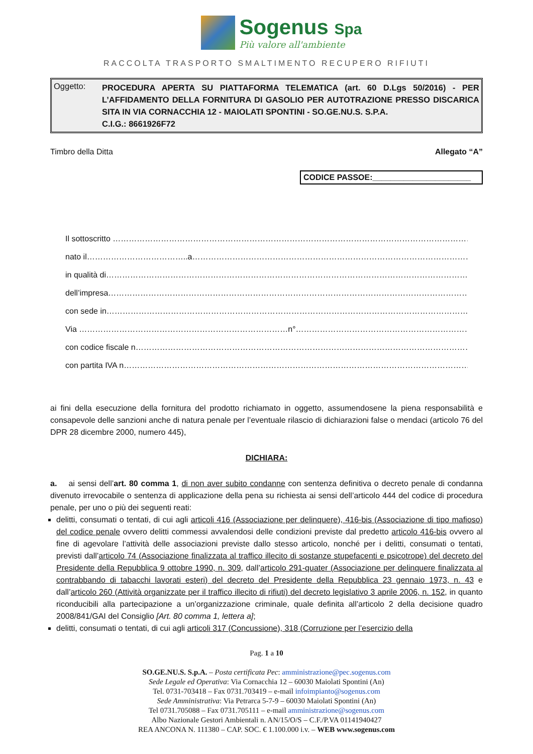Sogenus Spa
Più valore all'ambiente
RACCOLTA TRASPORTO SMALTIMENTO RECUPERO RIFIUTI
Oggetto:
PROCEDURA APERTA SU PIATTAFORMA TELEMATICA (art. 60 D.Lgs 50/2016) - PER L’AFFIDAMENTO DELLA FORNITURA DI GASOLIO PER AUTOTRAZIONE PRESSO DISCARICA SITA IN VIA CORNACCHIA 12 - MAIOLATI SPONTINI - SO.GE.NU.S. S.P.A.
C.I.G.: 8661926F72
Timbro della Ditta Allegato “A”
CODICE PASSOE:______________________
Il sottoscritto ………………………………………………………………………………………………………………………………
nato il………………………………..a………………………………………………………………………………………………
in qualità di……………………………………………………………………………………………………………………………….
dell’impresa………………………………………………………………………………………………………………………………
con sede in………………………………………………………………………………………………………………………………
Via ……………………………………………………………………n°………………………………………………………………….
con codice fiscale n……………………………………………………………………………………………………………………
con partita IVA n…………………………………………………………………………………………………………………………
ai fini della esecuzione della fornitura del prodotto richiamato in oggetto, assumendosene la piena responsabilità e consapevole delle sanzioni anche di natura penale per l’eventuale rilascio di dichiarazioni false o mendaci (articolo 76 del DPR 28 dicembre 2000, numero 445),
DICHIARA:
a. ai sensi dell’art. 80 comma 1, di non aver subito condanne con sentenza definitiva o decreto penale di condanna divenuto irrevocabile o sentenza di applicazione della pena su richiesta ai sensi dell’articolo 444 del codice di procedura penale, per uno o più dei seguenti reati:
delitti, consumati o tentati, di cui agli articoli 416 (Associazione per delinquere), 416-bis (Associazione di tipo mafioso) del codice penale ovvero delitti commessi avvalendosi delle condizioni previste dal predetto articolo 416-bis ovvero al fine di agevolare l’attività delle associazioni previste dallo stesso articolo, nonché per i delitti, consumati o tentati, previsti dall’articolo 74 (Associazione finalizzata al traffico illecito di sostanze stupefacenti e psicotrope) del decreto del Presidente della Repubblica 9 ottobre 1990, n. 309, dall’articolo 291-quater (Associazione per delinquere finalizzata al contrabbando di tabacchi lavorati esteri) del decreto del Presidente della Repubblica 23 gennaio 1973, n. 43 e dall’articolo 260 (Attività organizzate per il traffico illecito di rifiuti) del decreto legislativo 3 aprile 2006, n. 152, in quanto riconducibili alla partecipazione a un’organizzazione criminale, quale definita all’articolo 2 della decisione quadro 2008/841/GAI del Consiglio [Art. 80 comma 1, lettera a];
delitti, consumati o tentati, di cui agli articoli 317 (Concussione), 318 (Corruzione per l’esercizio della
Pag. 1 a 10
SO.GE.NU.S. S.p.A. – Posta certificata Pec: amministrazione@pec.sogenus.com
Sede Legale ed Operativa: Via Cornacchia 12 – 60030 Maiolati Spontini (An)
Tel. 0731-703418 – Fax 0731.703419 – e-mail infoimpianto@sogenus.com
Sede Amministrativa: Via Petrarca 5-7-9 – 60030 Maiolati Spontini (An)
Tel 0731.705088 – Fax 0731.705111 – e-mail amministrazione@sogenus.com
Albo Nazionale Gestori Ambientali n. AN/15/O/S – C.F./P.VA 01141940427
REA ANCONA N. 111380 – CAP. SOC. € 1.100.000 i.v. – WEB www.sogenus.com